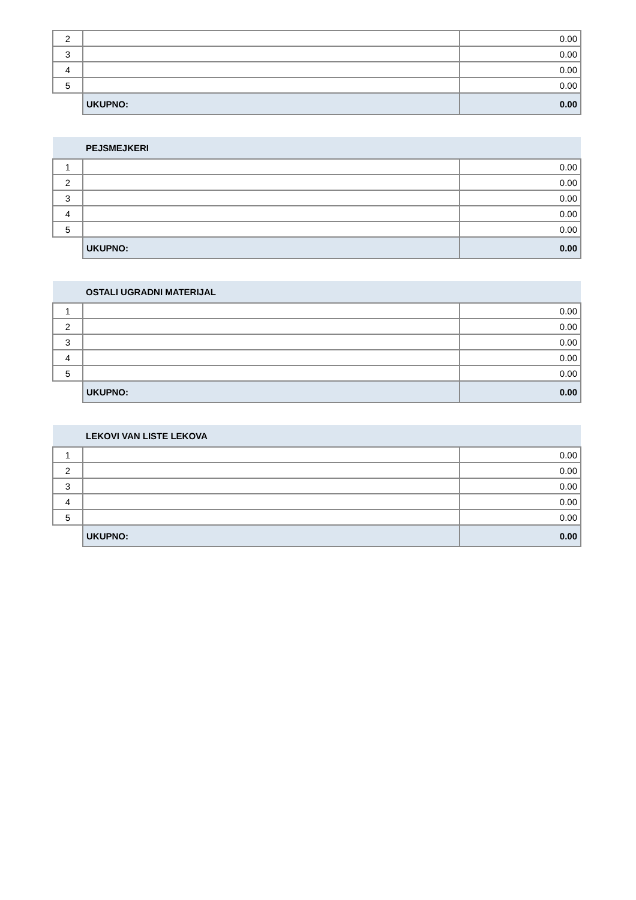| 2 | | 0.00 |
| 3 | | 0.00 |
| 4 | | 0.00 |
| 5 | | 0.00 |
| | UKUPNO: | 0.00 |
| | PEJSMEJKERI | |
| 1 | | 0.00 |
| 2 | | 0.00 |
| 3 | | 0.00 |
| 4 | | 0.00 |
| 5 | | 0.00 |
| | UKUPNO: | 0.00 |
| | OSTALI UGRADNI MATERIJAL | |
| 1 | | 0.00 |
| 2 | | 0.00 |
| 3 | | 0.00 |
| 4 | | 0.00 |
| 5 | | 0.00 |
| | UKUPNO: | 0.00 |
| | LEKOVI VAN LISTE LEKOVA | |
| 1 | | 0.00 |
| 2 | | 0.00 |
| 3 | | 0.00 |
| 4 | | 0.00 |
| 5 | | 0.00 |
| | UKUPNO: | 0.00 |